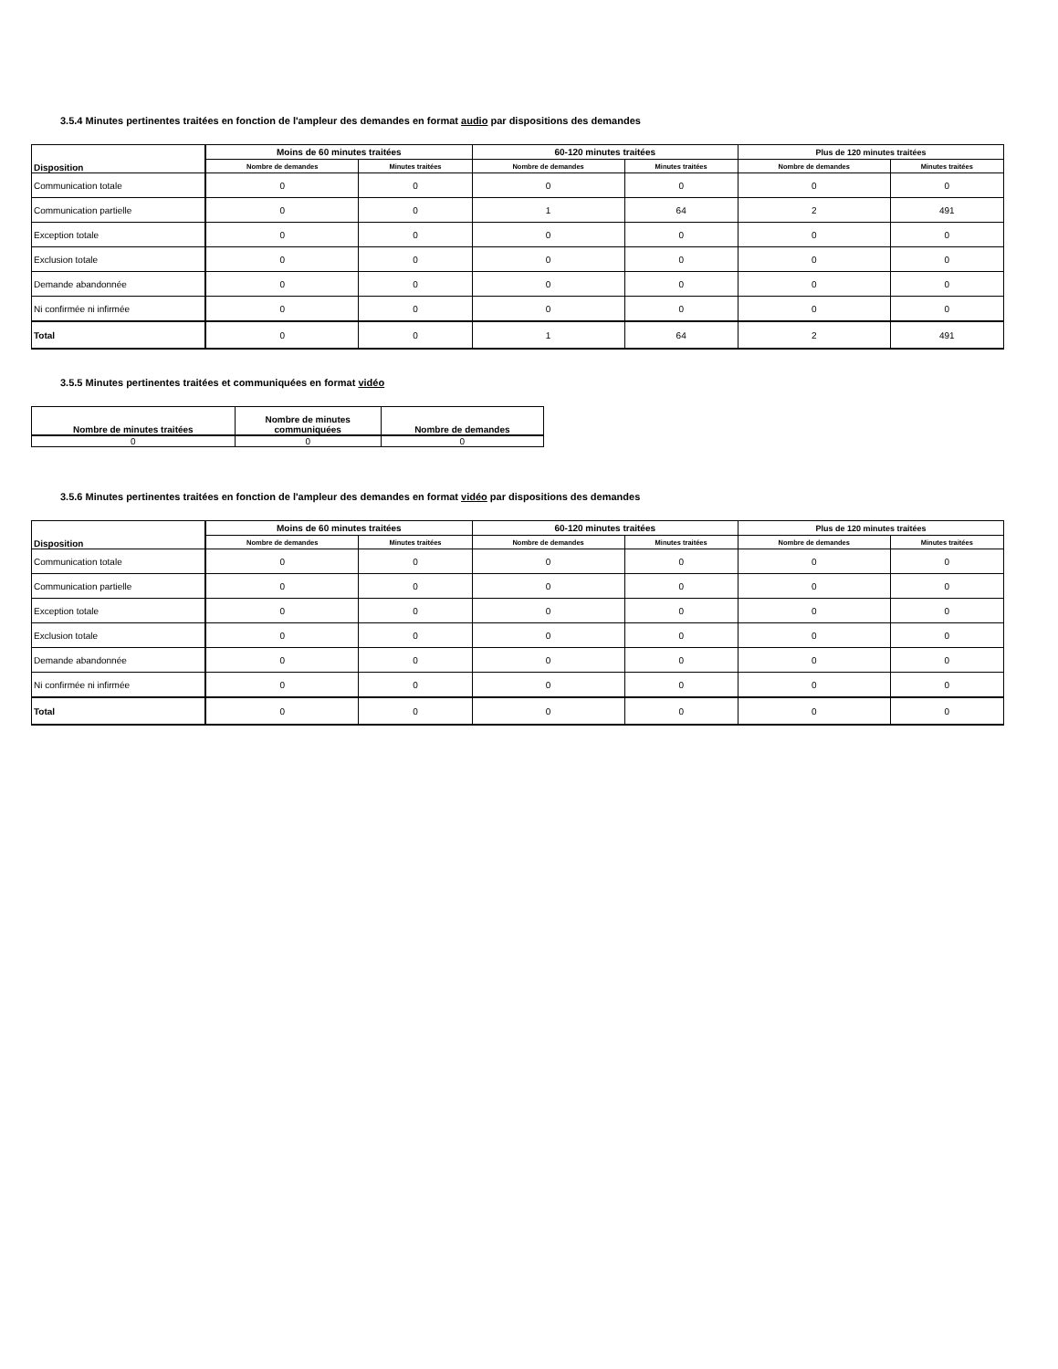3.5.4 Minutes pertinentes traitées en fonction de l'ampleur des demandes en format audio par dispositions des demandes
| Disposition | Moins de 60 minutes traitées | | 60-120 minutes traitées | | Plus de 120 minutes traitées | |
| --- | --- | --- | --- | --- | --- | --- |
| | Nombre de demandes | Minutes traitées | Nombre de demandes | Minutes traitées | Nombre de demandes | Minutes traitées |
| Communication totale | 0 | 0 | 0 | 0 | 0 | 0 |
| Communication partielle | 0 | 0 | 1 | 64 | 2 | 491 |
| Exception totale | 0 | 0 | 0 | 0 | 0 | 0 |
| Exclusion totale | 0 | 0 | 0 | 0 | 0 | 0 |
| Demande abandonnée | 0 | 0 | 0 | 0 | 0 | 0 |
| Ni confirmée ni infirmée | 0 | 0 | 0 | 0 | 0 | 0 |
| Total | 0 | 0 | 1 | 64 | 2 | 491 |
3.5.5 Minutes pertinentes traitées et communiquées en format vidéo
| Nombre de minutes traitées | Nombre de minutes communiquées | Nombre de demandes |
| --- | --- | --- |
| 0 | 0 | 0 |
3.5.6 Minutes pertinentes traitées en fonction de l'ampleur des demandes en format vidéo par dispositions des demandes
| Disposition | Moins de 60 minutes traitées | | 60-120 minutes traitées | | Plus de 120 minutes traitées | |
| --- | --- | --- | --- | --- | --- | --- |
| | Nombre de demandes | Minutes traitées | Nombre de demandes | Minutes traitées | Nombre de demandes | Minutes traitées |
| Communication totale | 0 | 0 | 0 | 0 | 0 | 0 |
| Communication partielle | 0 | 0 | 0 | 0 | 0 | 0 |
| Exception totale | 0 | 0 | 0 | 0 | 0 | 0 |
| Exclusion totale | 0 | 0 | 0 | 0 | 0 | 0 |
| Demande abandonnée | 0 | 0 | 0 | 0 | 0 | 0 |
| Ni confirmée ni infirmée | 0 | 0 | 0 | 0 | 0 | 0 |
| Total | 0 | 0 | 0 | 0 | 0 | 0 |